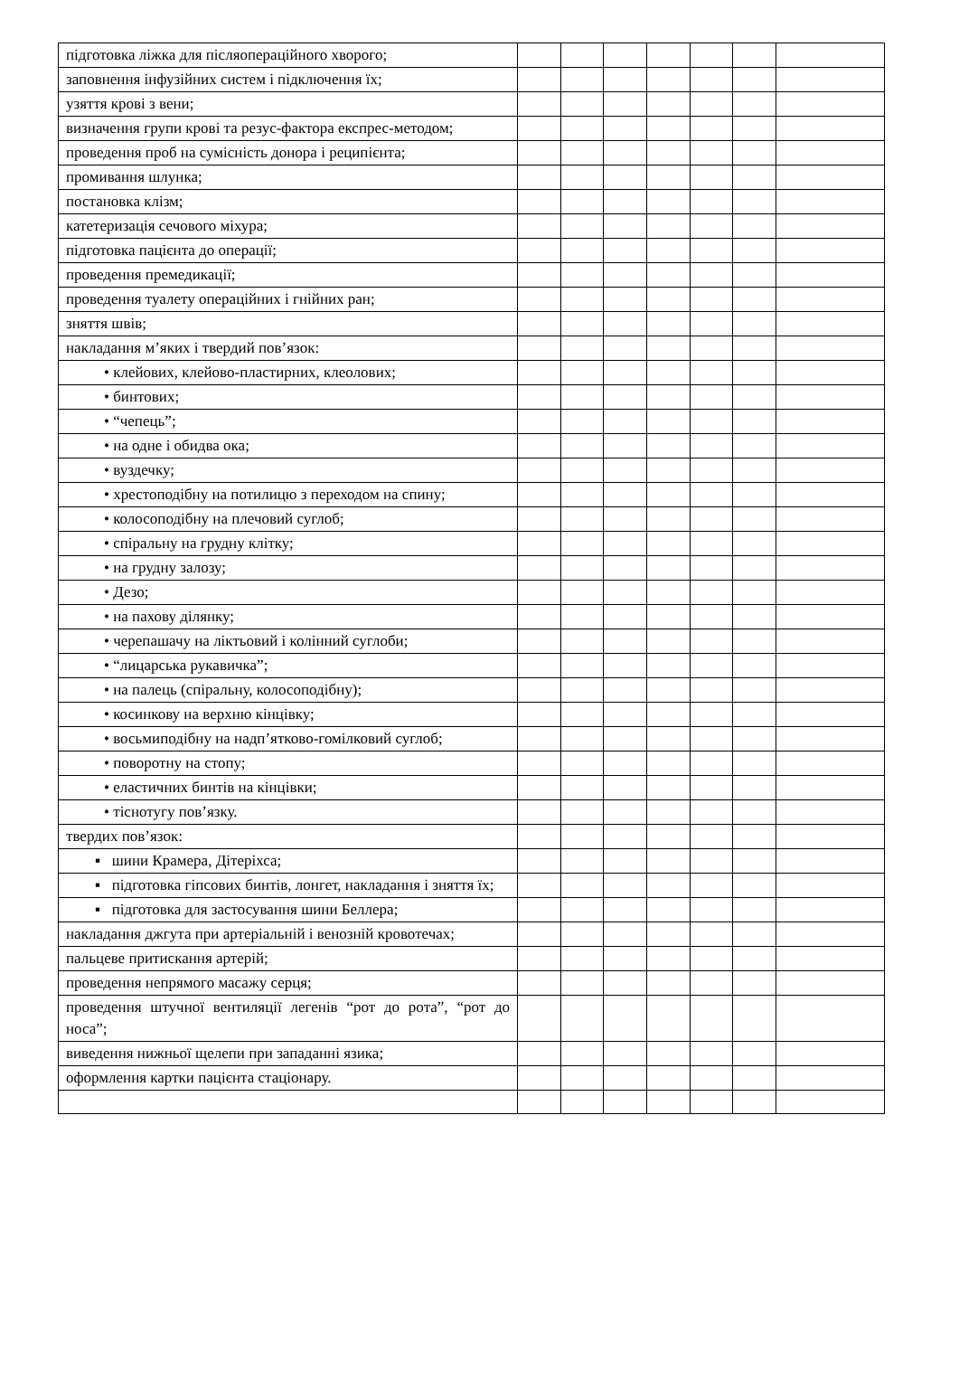| підготовка ліжка для післяопераційного хворого; | | | | | | | |
| заповнення інфузійних систем і підключення їх; | | | | | | | |
| узяття крові з вени; | | | | | | | |
| визначення групи крові та резус-фактора експрес-методом; | | | | | | | |
| проведення проб на сумісність донора і реципієнта; | | | | | | | |
| промивання шлунка; | | | | | | | |
| постановка клізм; | | | | | | | |
| катетеризація сечового міхура; | | | | | | | |
| підготовка пацієнта до операції; | | | | | | | |
| проведення премедикації; | | | | | | | |
| проведення туалету операційних і гнійних ран; | | | | | | | |
| зняття швів; | | | | | | | |
| накладання м’яких і твердий пов’язок: | | | | | | | |
| • клейових, клейово-пластирних, клеолових; | | | | | | | |
| • бинтових; | | | | | | | |
| • “чепець”; | | | | | | | |
| • на одне і обидва ока; | | | | | | | |
| • вуздечку; | | | | | | | |
| • хрестоподібну на потилицю з переходом на спину; | | | | | | | |
| • колосоподібну на плечовий суглоб; | | | | | | | |
| • спіральну на грудну клітку; | | | | | | | |
| • на грудну залозу; | | | | | | | |
| • Дезо; | | | | | | | |
| • на пахову ділянку; | | | | | | | |
| • черепашачу на ліктьовий і колінний суглоби; | | | | | | | |
| • “лицарська рукавичка”; | | | | | | | |
| • на палець (спіральну, колосоподібну); | | | | | | | |
| • косинкову на верхню кінцівку; | | | | | | | |
| • восьмиподібну на надп’ятково-гомілковий суглоб; | | | | | | | |
| • поворотну на стопу; | | | | | | | |
| • еластичних бинтів на кінцівки; | | | | | | | |
| • тіснотугу пов’язку. | | | | | | | |
| твердих пов’язок: | | | | | | | |
| ▪ шини Крамера, Дітеріхса; | | | | | | | |
| ▪ підготовка гіпсових бинтів, лонгет, накладання і зняття їх; | | | | | | | |
| ▪ підготовка для застосування шини Беллера; | | | | | | | |
| накладання джгута при артеріальній і венозній кровотечах; | | | | | | | |
| пальцеве притискання артерій; | | | | | | | |
| проведення непрямого масажу серця; | | | | | | | |
| проведення штучної вентиляції легенів “рот до рота”, “рот до носа”; | | | | | | | |
| виведення нижньої щелепи при западанні язика; | | | | | | | |
| оформлення картки пацієнта стаціонару. | | | | | | | |